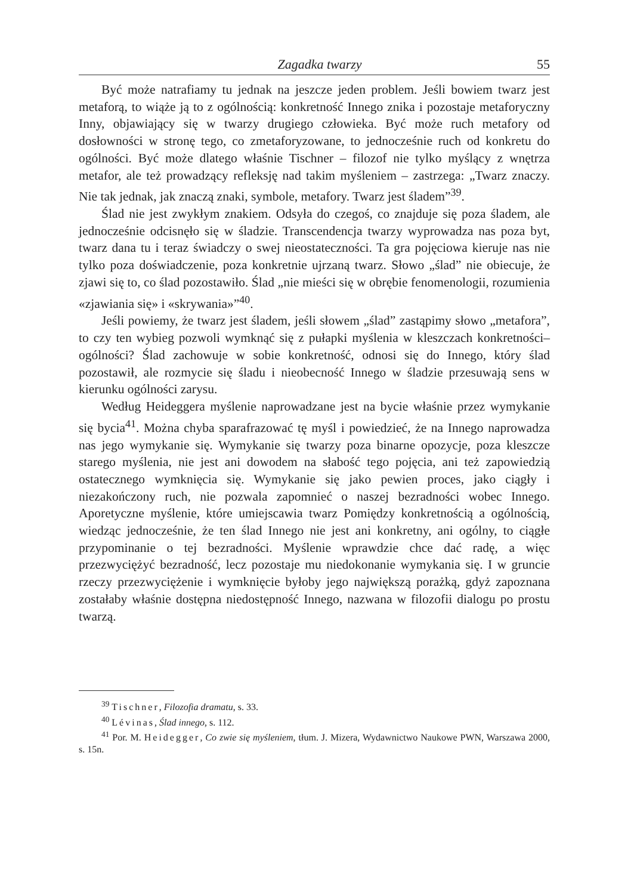Zagadka twarzy 55
Być może natrafiamy tu jednak na jeszcze jeden problem. Jeśli bowiem twarz jest metaforą, to wiąże ją to z ogólnością: konkretność Innego znika i pozostaje metaforyczny Inny, objawiający się w twarzy drugiego człowieka. Być może ruch metafory od dosłowności w stronę tego, co zmetaforyzowane, to jednocześnie ruch od konkretu do ogólności. Być może dlatego właśnie Tischner – filozof nie tylko myślący z wnętrza metafor, ale też prowadzący refleksję nad takim myśleniem – zastrzega: „Twarz znaczy. Nie tak jednak, jak znaczą znaki, symbole, metafory. Twarz jest śladem”<sup>39</sup>.
Ślad nie jest zwykłym znakiem. Odsyła do czegoś, co znajduje się poza śladem, ale jednocześnie odcisnęło się w śladzie. Transcendencja twarzy wyprowadza nas poza byt, twarz dana tu i teraz świadczy o swej nieostateczności. Ta gra pojęciowa kieruje nas nie tylko poza doświadczenie, poza konkretnie ujrzaną twarz. Słowo „ślad” nie obiecuje, że zjawi się to, co ślad pozostawiło. Ślad „nie mieści się w obrębie fenomenologii, rozumienia «zjawiania się» i «skrywania»”<sup>40</sup>.
Jeśli powiemy, że twarz jest śladem, jeśli słowem „ślad” zastąpimy słowo „metafora”, to czy ten wybieg pozwoli wymknąć się z pułapki myślenia w kleszczach konkretności–ogólności? Ślad zachowuje w sobie konkretność, odnosi się do Innego, który ślad pozostawił, ale rozmycie się śladu i nieobecność Innego w śladzie przesuwają sens w kierunku ogólności zarysu.
Według Heideggera myślenie naprowadzane jest na bycie właśnie przez wymykanie się bycia<sup>41</sup>. Można chyba sparafrazować tę myśl i powiedzieć, że na Innego naprowadza nas jego wymykanie się. Wymykanie się twarzy poza binarne opozycje, poza kleszcze starego myślenia, nie jest ani dowodem na słabość tego pojęcia, ani też zapowiedzią ostatecznego wymknięcia się. Wymykanie się jako pewien proces, jako ciągły i niezakończony ruch, nie pozwala zapomnieć o naszej bezradności wobec Innego. Aporetyczne myślenie, które umiejscawia twarz Pomiędzy konkretnością a ogólnością, wiedząc jednocześnie, że ten ślad Innego nie jest ani konkretny, ani ogólny, to ciągłe przypominanie o tej bezradności. Myślenie wprawdzie chce dać radę, a więc przezwyciężyć bezradność, lecz pozostaje mu niedokonanie wymykania się. I w gruncie rzeczy przezwyciężenie i wymknięcie byłoby jego największą porażką, gdyż zapoznana zostałaby właśnie dostępna niedostępność Innego, nazwana w filozofii dialogu po prostu twarzą.
<sup>39</sup> Tischner, Filozofia dramatu, s. 33.
<sup>40</sup> Lévinas, Ślad innego, s. 112.
<sup>41</sup> Por. M. Heidegger, Co zwie się myśleniem, tłum. J. Mizera, Wydawnictwo Naukowe PWN, Warszawa 2000, s. 15n.